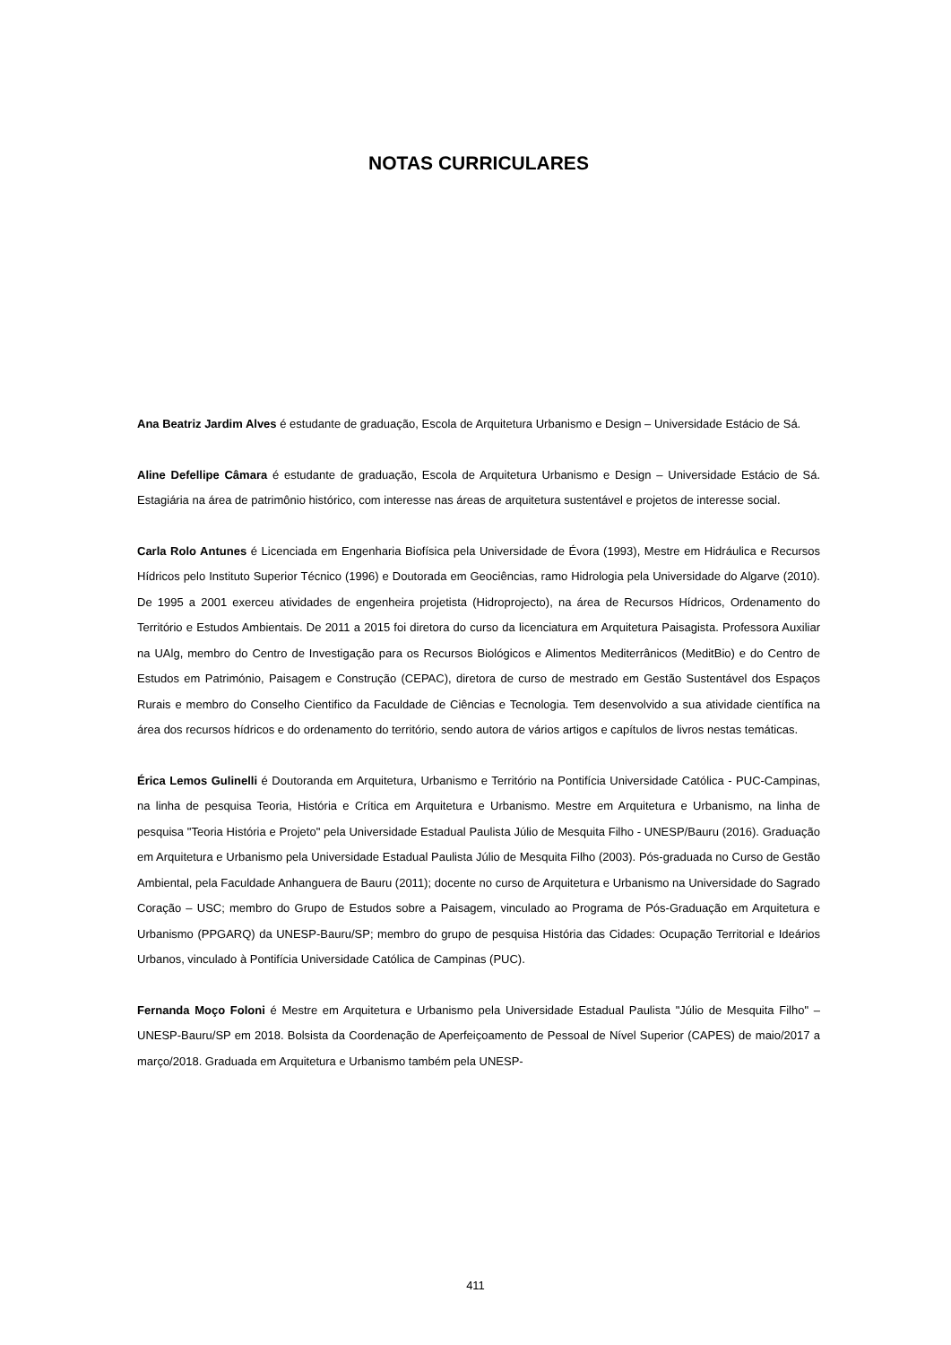NOTAS CURRICULARES
Ana Beatriz Jardim Alves é estudante de graduação, Escola de Arquitetura Urbanismo e Design – Universidade Estácio de Sá.
Aline Defellipe Câmara é estudante de graduação, Escola de Arquitetura Urbanismo e Design – Universidade Estácio de Sá. Estagiária na área de patrimônio histórico, com interesse nas áreas de arquitetura sustentável e projetos de interesse social.
Carla Rolo Antunes é Licenciada em Engenharia Biofísica pela Universidade de Évora (1993), Mestre em Hidráulica e Recursos Hídricos pelo Instituto Superior Técnico (1996) e Doutorada em Geociências, ramo Hidrologia pela Universidade do Algarve (2010). De 1995 a 2001 exerceu atividades de engenheira projetista (Hidroprojecto), na área de Recursos Hídricos, Ordenamento do Território e Estudos Ambientais. De 2011 a 2015 foi diretora do curso da licenciatura em Arquitetura Paisagista. Professora Auxiliar na UAlg, membro do Centro de Investigação para os Recursos Biológicos e Alimentos Mediterrânicos (MeditBio) e do Centro de Estudos em Património, Paisagem e Construção (CEPAC), diretora de curso de mestrado em Gestão Sustentável dos Espaços Rurais e membro do Conselho Cientifico da Faculdade de Ciências e Tecnologia. Tem desenvolvido a sua atividade científica na área dos recursos hídricos e do ordenamento do território, sendo autora de vários artigos e capítulos de livros nestas temáticas.
Érica Lemos Gulinelli é Doutoranda em Arquitetura, Urbanismo e Território na Pontifícia Universidade Católica - PUC-Campinas, na linha de pesquisa Teoria, História e Crítica em Arquitetura e Urbanismo. Mestre em Arquitetura e Urbanismo, na linha de pesquisa "Teoria História e Projeto" pela Universidade Estadual Paulista Júlio de Mesquita Filho - UNESP/Bauru (2016). Graduação em Arquitetura e Urbanismo pela Universidade Estadual Paulista Júlio de Mesquita Filho (2003). Pós-graduada no Curso de Gestão Ambiental, pela Faculdade Anhanguera de Bauru (2011); docente no curso de Arquitetura e Urbanismo na Universidade do Sagrado Coração – USC; membro do Grupo de Estudos sobre a Paisagem, vinculado ao Programa de Pós-Graduação em Arquitetura e Urbanismo (PPGARQ) da UNESP-Bauru/SP; membro do grupo de pesquisa História das Cidades: Ocupação Territorial e Ideários Urbanos, vinculado à Pontifícia Universidade Católica de Campinas (PUC).
Fernanda Moço Foloni é Mestre em Arquitetura e Urbanismo pela Universidade Estadual Paulista "Júlio de Mesquita Filho" – UNESP-Bauru/SP em 2018. Bolsista da Coordenação de Aperfeiçoamento de Pessoal de Nível Superior (CAPES) de maio/2017 a março/2018. Graduada em Arquitetura e Urbanismo também pela UNESP-
411